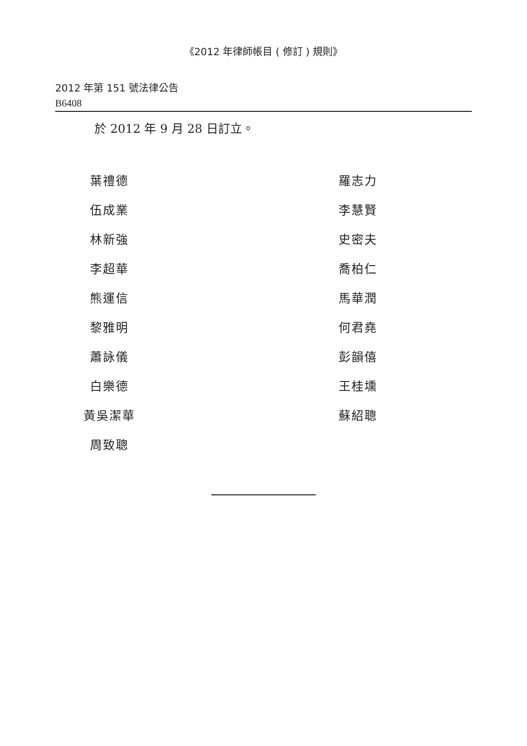《2012 年律師帳目 ( 修訂 ) 規則》
2012 年第 151 號法律公告
B6408
於 2012 年 9 月 28 日訂立。
葉禮德
伍成業
林新強
李超華
熊運信
黎雅明
蕭詠儀
白樂德
黃吳潔華
周致聰
羅志力
李慧賢
史密夫
喬柏仁
馬華潤
何君堯
彭韻僖
王桂壎
蘇紹聰